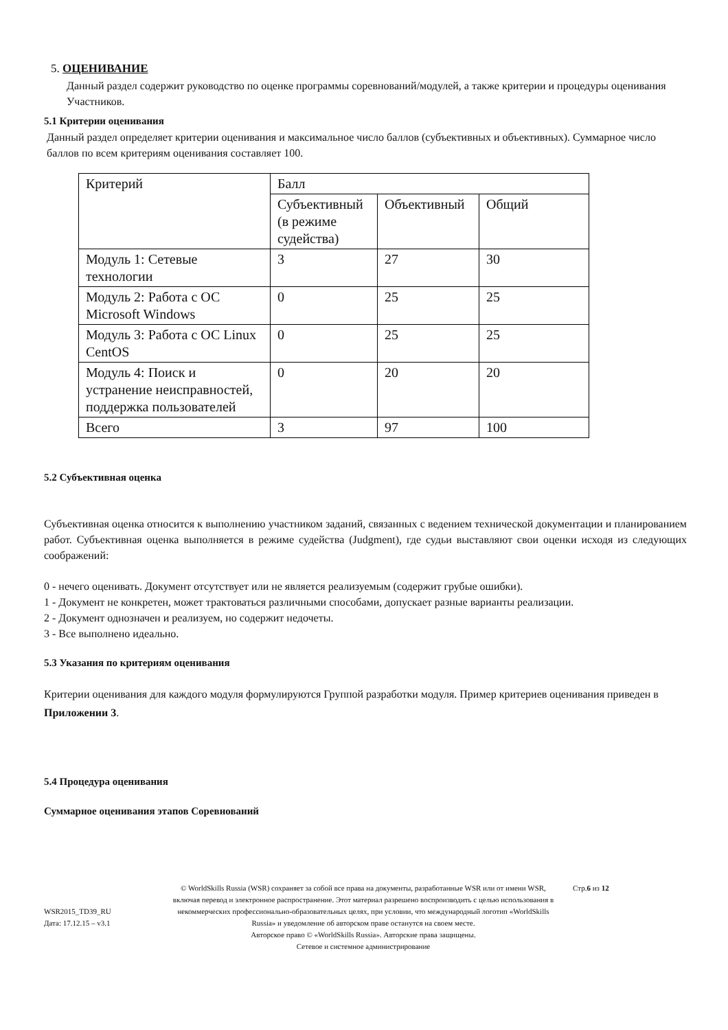5. ОЦЕНИВАНИЕ
Данный раздел содержит руководство по оценке программы соревнований/модулей, а также критерии и процедуры оценивания Участников.
5.1 Критерии оценивания
Данный раздел определяет критерии оценивания и максимальное число баллов (субъективных и объективных). Суммарное число баллов по всем критериям оценивания составляет 100.
| Критерий | Балл | | |
| | Субъективный (в режиме судейства) | Объективный | Общий |
| Модуль 1: Сетевые технологии | 3 | 27 | 30 |
| Модуль 2: Работа с ОС Microsoft Windows | 0 | 25 | 25 |
| Модуль 3: Работа с ОС Linux CentOS | 0 | 25 | 25 |
| Модуль 4: Поиск и устранение неисправностей, поддержка пользователей | 0 | 20 | 20 |
| Всего | 3 | 97 | 100 |
5.2 Субъективная оценка
Субъективная оценка относится к выполнению участником заданий, связанных с ведением технической документации и планированием работ. Субъективная оценка выполняется в режиме судейства (Judgment), где судьи выставляют свои оценки исходя из следующих соображений:
0 - нечего оценивать. Документ отсутствует или не является реализуемым (содержит грубые ошибки).
1 - Документ не конкретен, может трактоваться различными способами, допускает разные варианты реализации.
2 - Документ однозначен и реализуем, но содержит недочеты.
3 - Все выполнено идеально.
5.3 Указания по критериям оценивания
Критерии оценивания для каждого модуля формулируются Группой разработки модуля. Пример критериев оценивания приведен в Приложении 3.
5.4 Процедура оценивания
Суммарное оценивания этапов Соревнований
WSR2015_TD39_RU
Дата: 17.12.15 – v3.1
© WorldSkills Russia (WSR) сохраняет за собой все права на документы, разработанные WSR или от имени WSR, включая перевод и электронное распространение. Этот материал разрешено воспроизводить с целью использования в некоммерческих профессионально-образовательных целях, при условии, что международный логотип «WorldSkills Russia» и уведомление об авторском праве останутся на своем месте.
Авторское право © «WorldSkills Russia». Авторские права защищены.
Сетевое и системное администрирование
Стр.6 из 12